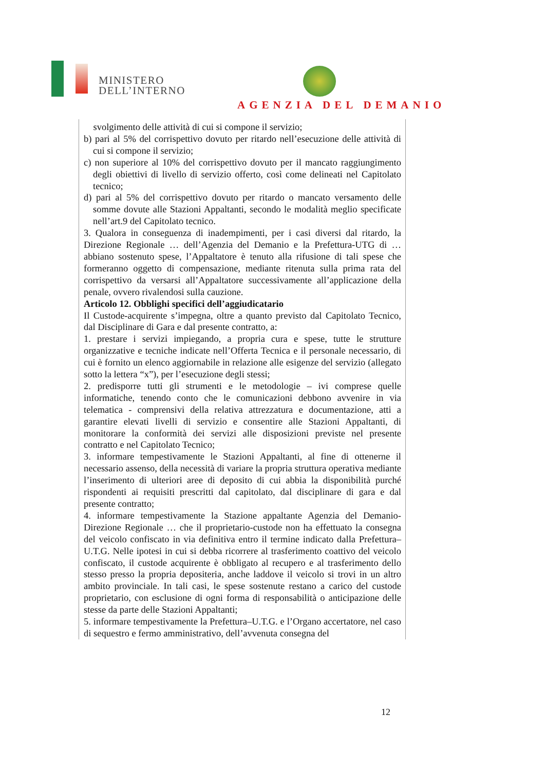MINISTERO
DELL’INTERNO
AGENZIA DEL DEMANIO
svolgimento delle attività di cui si compone il servizio;
b) pari al 5% del corrispettivo dovuto per ritardo nell’esecuzione delle attività di cui si compone il servizio;
c) non superiore al 10% del corrispettivo dovuto per il mancato raggiungimento degli obiettivi di livello di servizio offerto, così come delineati nel Capitolato tecnico;
d) pari al 5% del corrispettivo dovuto per ritardo o mancato versamento delle somme dovute alle Stazioni Appaltanti, secondo le modalità meglio specificate nell’art.9 del Capitolato tecnico.
3. Qualora in conseguenza di inadempimenti, per i casi diversi dal ritardo, la Direzione Regionale … dell’Agenzia del Demanio e la Prefettura-UTG di … abbiano sostenuto spese, l’Appaltatore è tenuto alla rifusione di tali spese che formeranno oggetto di compensazione, mediante ritenuta sulla prima rata del corrispettivo da versarsi all’Appaltatore successivamente all’applicazione della penale, ovvero rivalendosi sulla cauzione.
Articolo 12. Obblighi specifici dell’aggiudicatario
Il Custode-acquirente s’impegna, oltre a quanto previsto dal Capitolato Tecnico, dal Disciplinare di Gara e dal presente contratto, a:
1. prestare i servizi impiegando, a propria cura e spese, tutte le strutture organizzative e tecniche indicate nell’Offerta Tecnica e il personale necessario, di cui è fornito un elenco aggiornabile in relazione alle esigenze del servizio (allegato sotto la lettera “x”), per l’esecuzione degli stessi;
2. predisporre tutti gli strumenti e le metodologie – ivi comprese quelle informatiche, tenendo conto che le comunicazioni debbono avvenire in via telematica - comprensivi della relativa attrezzatura e documentazione, atti a garantire elevati livelli di servizio e consentire alle Stazioni Appaltanti, di monitorare la conformità dei servizi alle disposizioni previste nel presente contratto e nel Capitolato Tecnico;
3. informare tempestivamente le Stazioni Appaltanti, al fine di ottenerne il necessario assenso, della necessità di variare la propria struttura operativa mediante l’inserimento di ulteriori aree di deposito di cui abbia la disponibilità purché rispondenti ai requisiti prescritti dal capitolato, dal disciplinare di gara e dal presente contratto;
4. informare tempestivamente la Stazione appaltante Agenzia del Demanio-Direzione Regionale … che il proprietario-custode non ha effettuato la consegna del veicolo confiscato in via definitiva entro il termine indicato dalla Prefettura–U.T.G. Nelle ipotesi in cui si debba ricorrere al trasferimento coattivo del veicolo confiscato, il custode acquirente è obbligato al recupero e al trasferimento dello stesso presso la propria depositeria, anche laddove il veicolo si trovi in un altro ambito provinciale. In tali casi, le spese sostenute restano a carico del custode proprietario, con esclusione di ogni forma di responsabilità o anticipazione delle stesse da parte delle Stazioni Appaltanti;
5. informare tempestivamente la Prefettura–U.T.G. e l’Organo accertatore, nel caso di sequestro e fermo amministrativo, dell’avvenuta consegna del
12